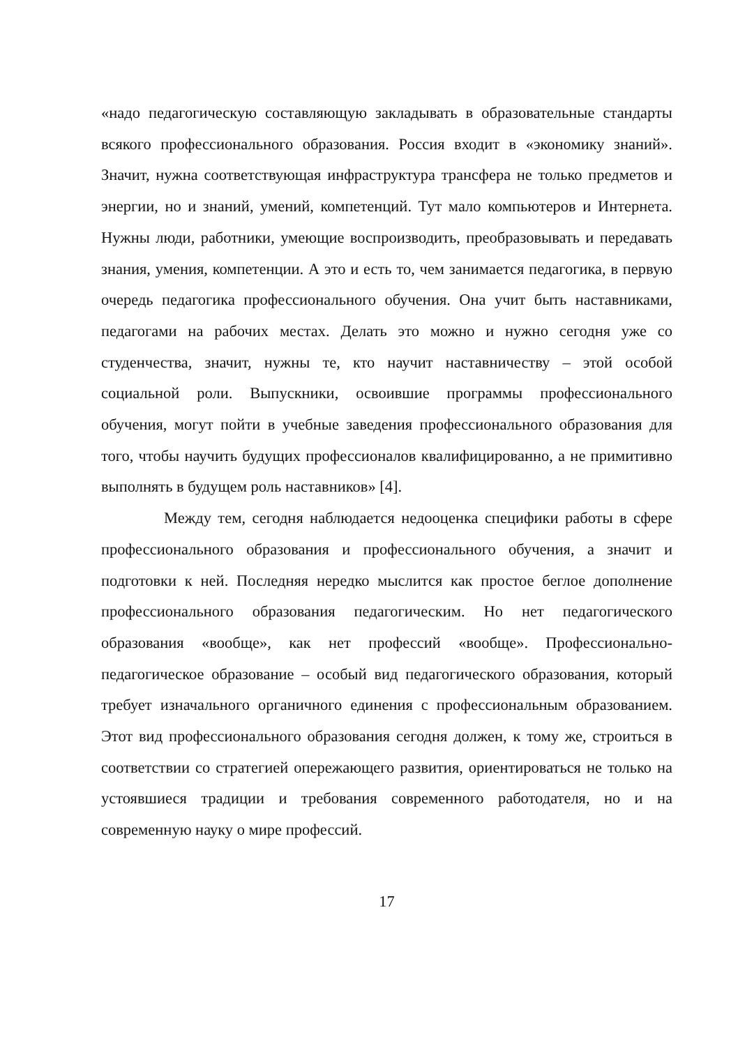«надо педагогическую составляющую закладывать в образовательные стандарты всякого профессионального образования. Россия входит в «экономику знаний». Значит, нужна соответствующая инфраструктура трансфера не только предметов и энергии, но и знаний, умений, компетенций. Тут мало компьютеров и Интернета. Нужны люди, работники, умеющие воспроизводить, преобразовывать и передавать знания, умения, компетенции. А это и есть то, чем занимается педагогика, в первую очередь педагогика профессионального обучения. Она учит быть наставниками, педагогами на рабочих местах. Делать это можно и нужно сегодня уже со студенчества, значит, нужны те, кто научит наставничеству – этой особой социальной роли. Выпускники, освоившие программы профессионального обучения, могут пойти в учебные заведения профессионального образования для того, чтобы научить будущих профессионалов квалифицированно, а не примитивно выполнять в будущем роль наставников» [4].
Между тем, сегодня наблюдается недооценка специфики работы в сфере профессионального образования и профессионального обучения, а значит и подготовки к ней. Последняя нередко мыслится как простое беглое дополнение профессионального образования педагогическим. Но нет педагогического образования «вообще», как нет профессий «вообще». Профессионально-педагогическое образование – особый вид педагогического образования, который требует изначального органичного единения с профессиональным образованием. Этот вид профессионального образования сегодня должен, к тому же, строиться в соответствии со стратегией опережающего развития, ориентироваться не только на устоявшиеся традиции и требования современного работодателя, но и на современную науку о мире профессий.
17